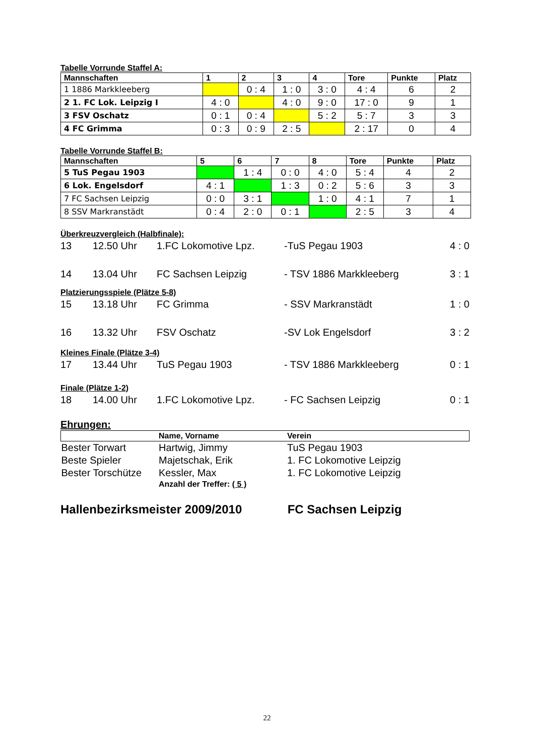Tabelle Vorrunde Staffel A:
| Mannschaften | 1 | 2 | 3 | 4 | Tore | Punkte | Platz |
| --- | --- | --- | --- | --- | --- | --- | --- |
| 1 1886 Markkleeberg | | 0 : 4 | 1 : 0 | 3 : 0 | 4 : 4 | 6 | 2 |
| 2 1. FC Lok. Leipzig I | 4 : 0 | | 4 : 0 | 9 : 0 | 17 : 0 | 9 | 1 |
| 3 FSV Oschatz | 0 : 1 | 0 : 4 | | 5 : 2 | 5 : 7 | 3 | 3 |
| 4 FC Grimma | 0 : 3 | 0 : 9 | 2 : 5 | | 2 : 17 | 0 | 4 |
Tabelle Vorrunde Staffel B:
| Mannschaften | 5 | 6 | 7 | 8 | Tore | Punkte | Platz |
| --- | --- | --- | --- | --- | --- | --- | --- |
| 5 TuS Pegau 1903 | | 1 : 4 | 0 : 0 | 4 : 0 | 5 : 4 | 4 | 2 |
| 6 Lok. Engelsdorf | 4 : 1 | | 1 : 3 | 0 : 2 | 5 : 6 | 3 | 3 |
| 7 FC Sachsen Leipzig | 0 : 0 | 3 : 1 | | 1 : 0 | 4 : 1 | 7 | 1 |
| 8 SSV Markranstädt | 0 : 4 | 2 : 0 | 0 : 1 | | 2 : 5 | 3 | 4 |
Überkreuzvergleich (Halbfinale):
| 13 | 12.50 Uhr | 1.FC Lokomotive Lpz. | -TuS Pegau 1903 | 4 : 0 |
| 14 | 13.04 Uhr | FC Sachsen Leipzig | - TSV 1886 Markkleeberg | 3 : 1 |
Platzierungsspiele (Plätze 5-8)
| 15 | 13.18 Uhr | FC Grimma | - SSV Markranstädt | 1 : 0 |
| 16 | 13.32 Uhr | FSV Oschatz | -SV Lok Engelsdorf | 3 : 2 |
Kleines Finale (Plätze 3-4)
| 17 | 13.44 Uhr | TuS Pegau 1903 | - TSV 1886 Markkleeberg | 0 : 1 |
Finale (Plätze 1-2)
| 18 | 14.00 Uhr | 1.FC Lokomotive Lpz. | - FC Sachsen Leipzig | 0 : 1 |
Ehrungen:
| | Name, Vorname | Verein |
| Bester Torwart | Hartwig, Jimmy | TuS Pegau 1903 |
| Beste Spieler | Majetschak, Erik | 1. FC Lokomotive Leipzig |
| Bester Torschütze | Kessler, Max | 1. FC Lokomotive Leipzig |
| | Anzahl der Treffer: ( 5 ) | |
Hallenbezirksmeister 2009/2010 FC Sachsen Leipzig
22